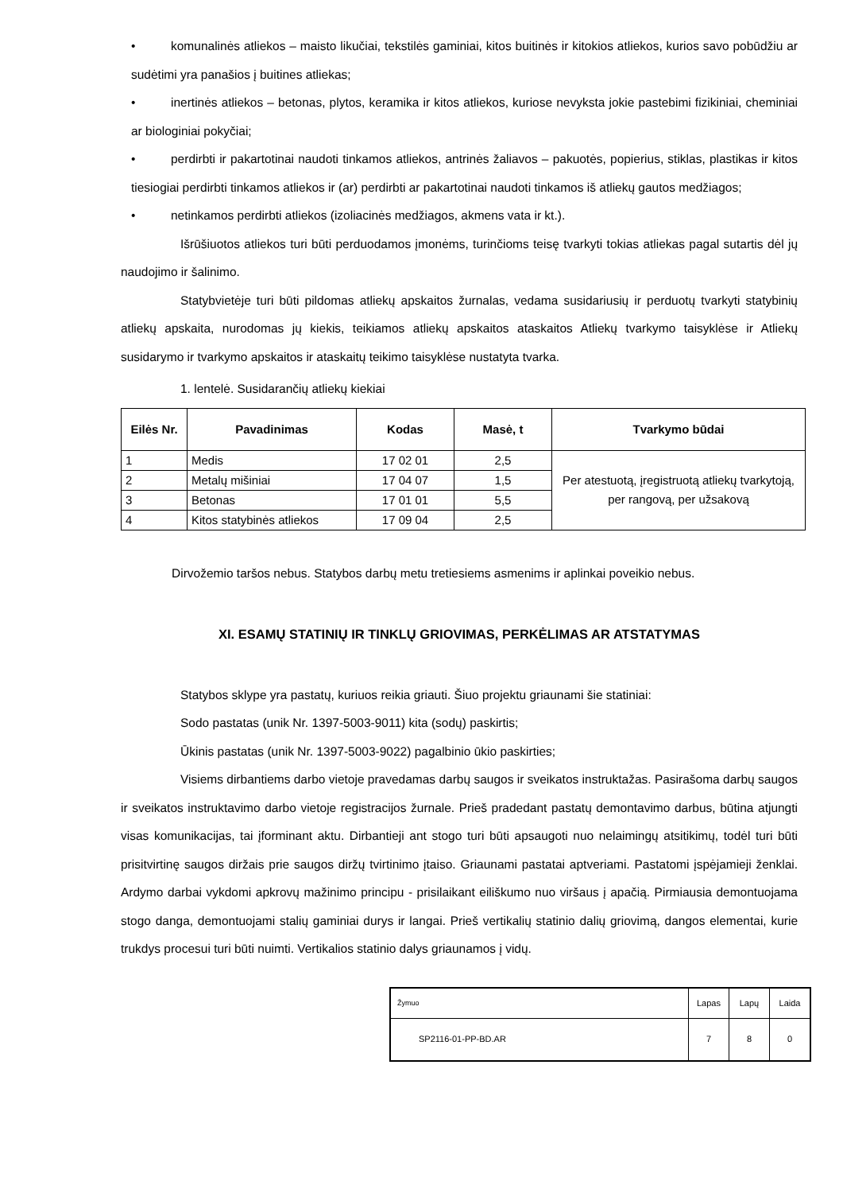• komunalinės atliekos – maisto likučiai, tekstilės gaminiai, kitos buitinės ir kitokios atliekos, kurios savo pobūdžiu ar sudėtimi yra panašios į buitines atliekas;
• inertinės atliekos – betonas, plytos, keramika ir kitos atliekos, kuriose nevyksta jokie pastebimi fizikiniai, cheminiai ar biologiniai pokyčiai;
• perdirbti ir pakartotinai naudoti tinkamos atliekos, antrinės žaliavos – pakuotės, popierius, stiklas, plastikas ir kitos tiesiogiai perdirbti tinkamos atliekos ir (ar) perdirbti ar pakartotinai naudoti tinkamos iš atliekų gautos medžiagos;
• netinkamos perdirbti atliekos (izoliacinės medžiagos, akmens vata ir kt.).
Išrūšiuotos atliekos turi būti perduodamos įmonėms, turinčioms teisę tvarkyti tokias atliekas pagal sutartis dėl jų naudojimo ir šalinimo.
Statybvietėje turi būti pildomas atliekų apskaitos žurnalas, vedama susidariusių ir perduotų tvarkyti statybinių atliekų apskaita, nurodomas jų kiekis, teikiamos atliekų apskaitos ataskaitos Atliekų tvarkymo taisyklėse ir Atliekų susidarymo ir tvarkymo apskaitos ir ataskaitų teikimo taisyklėse nustatyta tvarka.
1. lentelė. Susidarančių atliekų kiekiai
| Eilės Nr. | Pavadinimas | Kodas | Masė, t | Tvarkymo būdai |
| --- | --- | --- | --- | --- |
| 1 | Medis | 17 02 01 | 2,5 | Per atestuotą, įregistruotą atliekų tvarkytoją, per rangovą, per užsakovą |
| 2 | Metalų mišiniai | 17 04 07 | 1,5 | |
| 3 | Betonas | 17 01 01 | 5,5 | |
| 4 | Kitos statybinės atliekos | 17 09 04 | 2,5 | |
Dirvožemio taršos nebus. Statybos darbų metu tretiesiems asmenims ir aplinkai poveikio nebus.
XI. ESAMŲ STATINIŲ IR TINKLŲ GRIOVIMAS, PERKĖLIMAS AR ATSTATYMAS
Statybos sklype yra pastatų, kuriuos reikia griauti. Šiuo projektu griaunami šie statiniai:
Sodo pastatas (unik Nr. 1397-5003-9011) kita (sodų) paskirtis;
Ūkinis pastatas (unik Nr. 1397-5003-9022) pagalbinio ūkio paskirties;
Visiems dirbantiems darbo vietoje pravedamas darbų saugos ir sveikatos instruktažas. Pasirašoma darbų saugos ir sveikatos instruktavimo darbo vietoje registracijos žurnale. Prieš pradedant pastatų demontavimo darbus, būtina atjungti visas komunikacijas, tai įforminant aktu. Dirbantieji ant stogo turi būti apsaugoti nuo nelaimingų atsitikimų, todėl turi būti prisitvirtinę saugos diržais prie saugos diržų tvirtinimo įtaiso. Griaunami pastatai aptveriami. Pastatomi įspėjamieji ženklai. Ardymo darbai vykdomi apkrovų mažinimo principu - prisilaikant eiliškumo nuo viršaus į apačią. Pirmiausia demontuojama stogo danga, demontuojami stalių gaminiai durys ir langai. Prieš vertikalių statinio dalių griovimą, dangos elementai, kurie trukdys procesui turi būti nuimti. Vertikalios statinio dalys griaunamos į vidų.
| Žymuo | Lapas | Lapų | Laida |
| SP2116-01-PP-BD.AR | 7 | 8 | 0 |